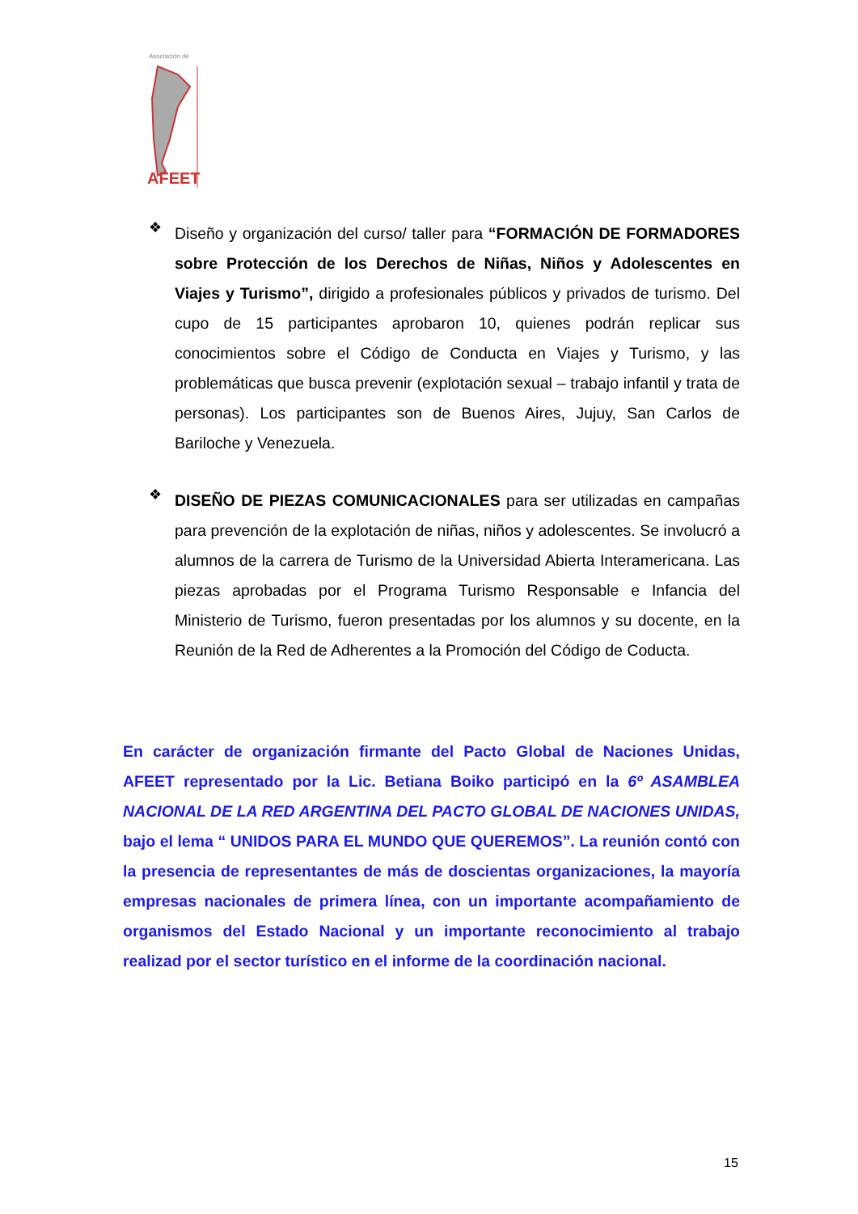Asociación de
AFEET
❖
Diseño y organización del curso/ taller para “FORMACIÓN DE FORMADORES sobre Protección de los Derechos de Niñas, Niños y Adolescentes en Viajes y Turismo”, dirigido a profesionales públicos y privados de turismo. Del cupo de 15 participantes aprobaron 10, quienes podrán replicar sus conocimientos sobre el Código de Conducta en Viajes y Turismo, y las problemáticas que busca prevenir (explotación sexual – trabajo infantil y trata de personas). Los participantes son de Buenos Aires, Jujuy, San Carlos de Bariloche y Venezuela.
❖
DISEÑO DE PIEZAS COMUNICACIONALES para ser utilizadas en campañas para prevención de la explotación de niñas, niños y adolescentes. Se involucró a alumnos de la carrera de Turismo de la Universidad Abierta Interamericana. Las piezas aprobadas por el Programa Turismo Responsable e Infancia del Ministerio de Turismo, fueron presentadas por los alumnos y su docente, en la Reunión de la Red de Adherentes a la Promoción del Código de Coducta.
En carácter de organización firmante del Pacto Global de Naciones Unidas, AFEET representado por la Lic. Betiana Boiko participó en la 6º ASAMBLEA NACIONAL DE LA RED ARGENTINA DEL PACTO GLOBAL DE NACIONES UNIDAS, bajo el lema “ UNIDOS PARA EL MUNDO QUE QUEREMOS”. La reunión contó con la presencia de representantes de más de doscientas organizaciones, la mayoría empresas nacionales de primera línea, con un importante acompañamiento de organismos del Estado Nacional y un importante reconocimiento al trabajo realizad por el sector turístico en el informe de la coordinación nacional.
15